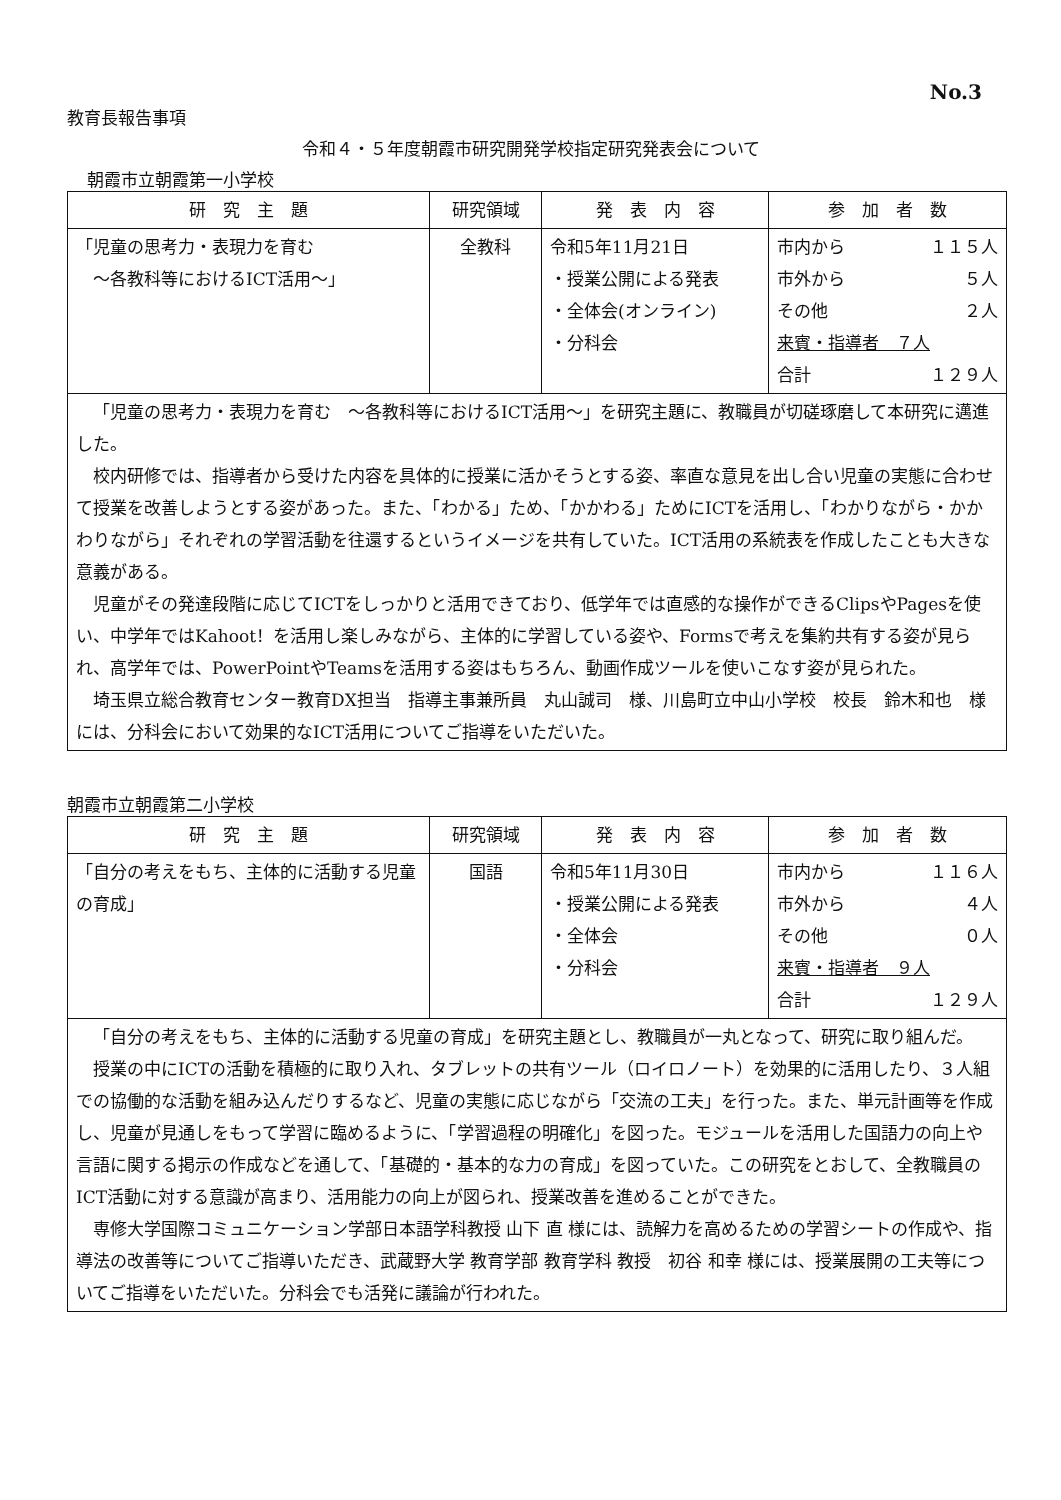No.3
教育長報告事項
令和４・５年度朝霞市研究開発学校指定研究発表会について
朝霞市立朝霞第一小学校
| 研 究 主 題 | 研究領域 | 発 表 内 容 | 参 加 者 数 |
| --- | --- | --- | --- |
| 「児童の思考力・表現力を育む ～各教科等におけるICT活用～」 | 全教科 | 令和5年11月21日 ・授業公開による発表 ・全体会(オンライン) ・分科会 | 市内から １１５人 市外から ５人 その他 ２人 来賓・指導者 ７人 合計 １２９人 |
| 「児童の思考力・表現力を育む ～各教科等におけるICT活用～」を研究主題に、教職員が切磋琢磨して本研究に邁進した。 校内研修では、指導者から受けた内容を具体的に授業に活かそうとする姿、率直な意見を出し合い児童の実態に合わせて授業を改善しようとする姿があった。また、「わかる」ため、「かかわる」ためにICTを活用し、「わかりながら・かかわりながら」それぞれの学習活動を往還するというイメージを共有していた。ICT活用の系統表を作成したことも大きな意義がある。 児童がその発達段階に応じてICTをしっかりと活用できており、低学年では直感的な操作ができるClipsやPagesを使い、中学年ではKahoot！を活用し楽しみながら、主体的に学習している姿や、Formsで考えを集約共有する姿が見られ、高学年では、PowerPointやTeamsを活用する姿はもちろん、動画作成ツールを使いこなす姿が見られた。 埼玉県立総合教育センター教育DX担当 指導主事兼所員 丸山誠司 様、川島町立中山小学校 校長 鈴木和也 様には、分科会において効果的なICT活用についてご指導をいただいた。 | | | |
朝霞市立朝霞第二小学校
| 研 究 主 題 | 研究領域 | 発 表 内 容 | 参 加 者 数 |
| --- | --- | --- | --- |
| 「自分の考えをもち、主体的に活動する児童の育成」 | 国語 | 令和5年11月30日 ・授業公開による発表 ・全体会 ・分科会 | 市内から １１６人 市外から ４人 その他 ０人 来賓・指導者 ９人 合計 １２９人 |
| 「自分の考えをもち、主体的に活動する児童の育成」を研究主題とし、教職員が一丸となって、研究に取り組んだ。 授業の中にICTの活動を積極的に取り入れ、タブレットの共有ツール（ロイロノート）を効果的に活用したり、３人組での協働的な活動を組み込んだりするなど、児童の実態に応じながら「交流の工夫」を行った。また、単元計画等を作成し、児童が見通しをもって学習に臨めるように、「学習過程の明確化」を図った。モジュールを活用した国語力の向上や言語に関する掲示の作成などを通して、「基礎的・基本的な力の育成」を図っていた。この研究をとおして、全教職員のICT活動に対する意識が高まり、活用能力の向上が図られ、授業改善を進めることができた。 専修大学国際コミュニケーション学部日本語学科教授 山下 直 様には、読解力を高めるための学習シートの作成や、指導法の改善等についてご指導いただき、武蔵野大学 教育学部 教育学科 教授 初谷 和幸 様には、授業展開の工夫等についてご指導をいただいた。分科会でも活発に議論が行われた。 | | | |